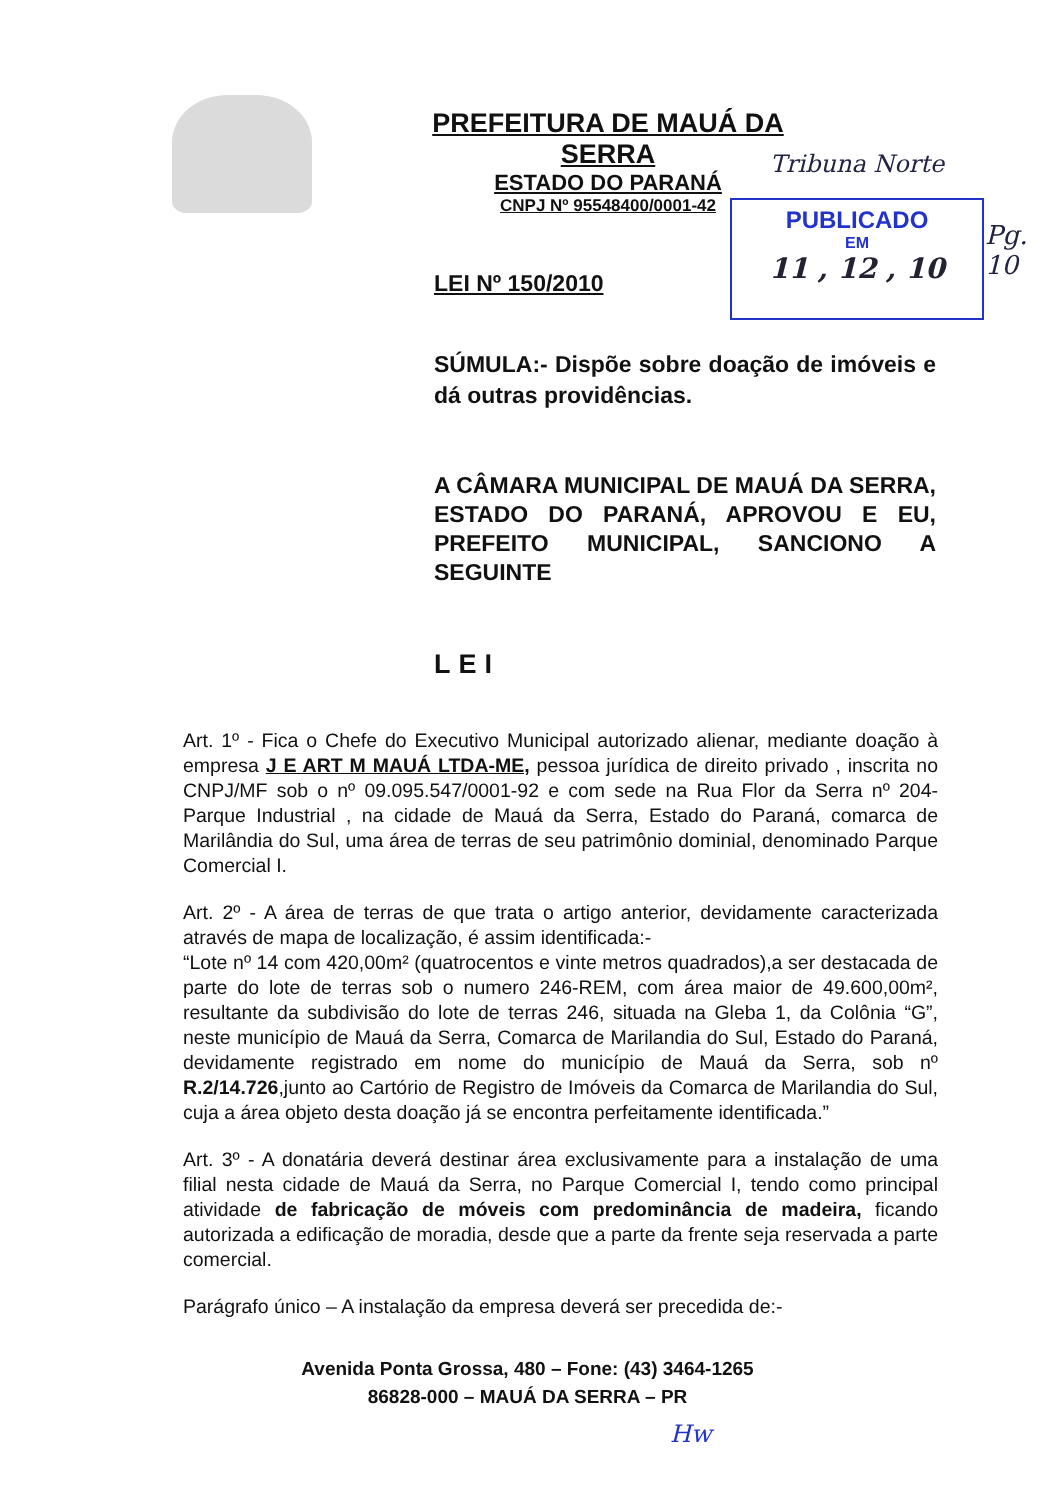PREFEITURA DE MAUÁ DA SERRA
ESTADO DO PARANÁ
CNPJ Nº 95548400/0001-42
Tribuna Norte
PUBLICADO
EM
11 , 12 , 10
Pg. 10
LEI Nº 150/2010
SÚMULA:- Dispõe sobre doação de imóveis e dá outras providências.
A CÂMARA MUNICIPAL DE MAUÁ DA SERRA, ESTADO DO PARANÁ, APROVOU E EU, PREFEITO MUNICIPAL, SANCIONO A SEGUINTE
LEI
Art. 1º - Fica o Chefe do Executivo Municipal autorizado alienar, mediante doação à empresa J E ART M MAUÁ LTDA-ME, pessoa jurídica de direito privado , inscrita no CNPJ/MF sob o nº 09.095.547/0001-92 e com sede na Rua Flor da Serra nº 204-Parque Industrial , na cidade de Mauá da Serra, Estado do Paraná, comarca de Marilândia do Sul, uma área de terras de seu patrimônio dominial, denominado Parque Comercial I.
Art. 2º - A área de terras de que trata o artigo anterior, devidamente caracterizada através de mapa de localização, é assim identificada:-
“Lote nº 14 com 420,00m² (quatrocentos e vinte metros quadrados),a ser destacada de parte do lote de terras sob o numero 246-REM, com área maior de 49.600,00m², resultante da subdivisão do lote de terras 246, situada na Gleba 1, da Colônia “G”, neste município de Mauá da Serra, Comarca de Marilandia do Sul, Estado do Paraná, devidamente registrado em nome do município de Mauá da Serra, sob nº R.2/14.726,junto ao Cartório de Registro de Imóveis da Comarca de Marilandia do Sul, cuja a área objeto desta doação já se encontra perfeitamente identificada.”
Art. 3º - A donatária deverá destinar área exclusivamente para a instalação de uma filial nesta cidade de Mauá da Serra, no Parque Comercial I, tendo como principal atividade de fabricação de móveis com predominância de madeira, ficando autorizada a edificação de moradia, desde que a parte da frente seja reservada a parte comercial.
Parágrafo único – A instalação da empresa deverá ser precedida de:-
Avenida Ponta Grossa, 480 – Fone: (43) 3464-1265
86828-000 – MAUÁ DA SERRA – PR
Hw